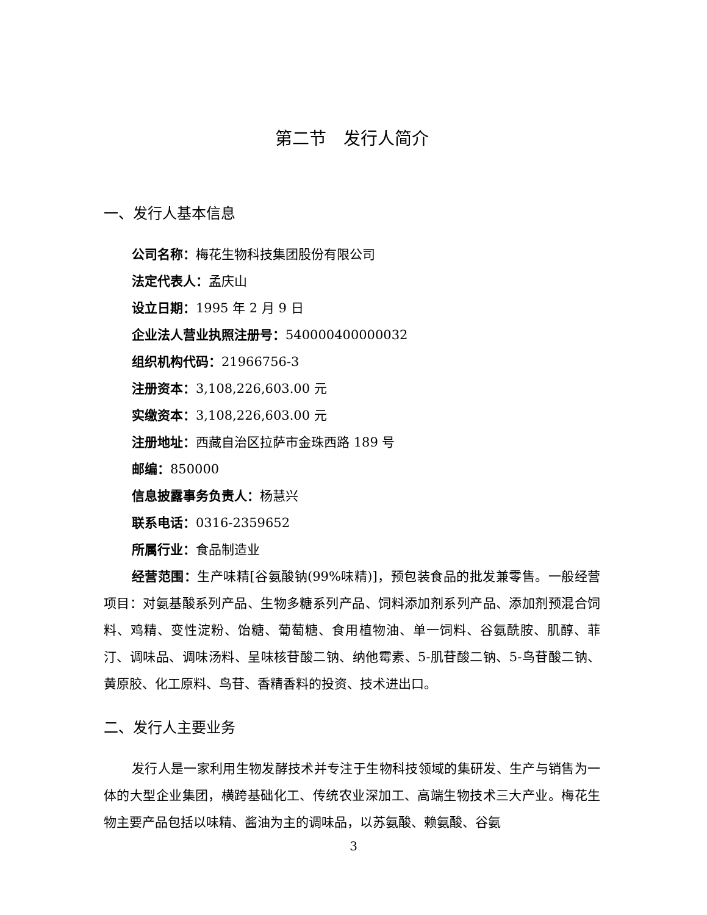第二节　发行人简介
一、发行人基本信息
公司名称：梅花生物科技集团股份有限公司
法定代表人：孟庆山
设立日期：1995 年 2 月 9 日
企业法人营业执照注册号：540000400000032
组织机构代码：21966756-3
注册资本：3,108,226,603.00 元
实缴资本：3,108,226,603.00 元
注册地址：西藏自治区拉萨市金珠西路 189 号
邮编：850000
信息披露事务负责人：杨慧兴
联系电话：0316-2359652
所属行业：食品制造业
经营范围：生产味精[谷氨酸钠(99%味精)]，预包装食品的批发兼零售。一般经营项目：对氨基酸系列产品、生物多糖系列产品、饲料添加剂系列产品、添加剂预混合饲料、鸡精、变性淀粉、饴糖、葡萄糖、食用植物油、单一饲料、谷氨酰胺、肌醇、菲汀、调味品、调味汤料、呈味核苷酸二钠、纳他霉素、5-肌苷酸二钠、5-鸟苷酸二钠、黄原胶、化工原料、鸟苷、香精香料的投资、技术进出口。
二、发行人主要业务
发行人是一家利用生物发酵技术并专注于生物科技领域的集研发、生产与销售为一体的大型企业集团，横跨基础化工、传统农业深加工、高端生物技术三大产业。梅花生物主要产品包括以味精、酱油为主的调味品，以苏氨酸、赖氨酸、谷氨
3